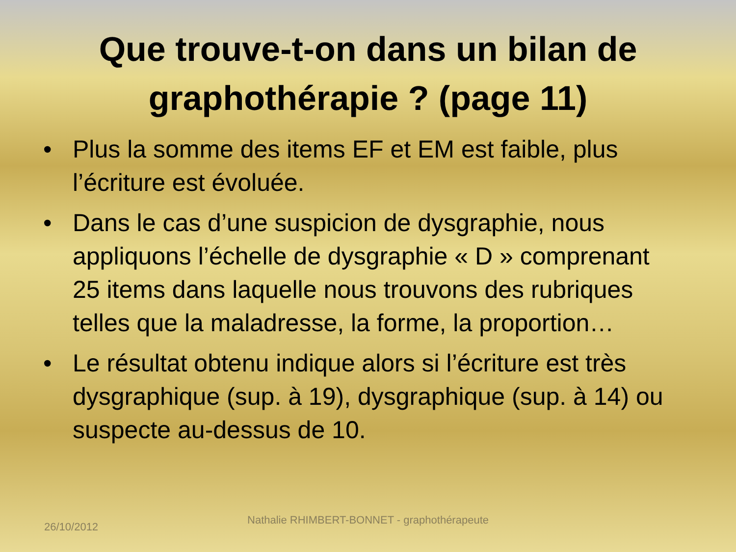Que trouve-t-on dans un bilan de graphothérapie ? (page 11)
• Plus la somme des items EF et EM est faible, plus l’écriture est évoluée.
• Dans le cas d’une suspicion de dysgraphie, nous appliquons l’échelle de dysgraphie « D » comprenant 25 items dans laquelle nous trouvons des rubriques telles que la maladresse, la forme, la proportion…
• Le résultat obtenu indique alors si l’écriture est très dysgraphique (sup. à 19), dysgraphique (sup. à 14) ou suspecte au-dessus de 10.
26/10/2012
Nathalie RHIMBERT-BONNET - graphothérapeute